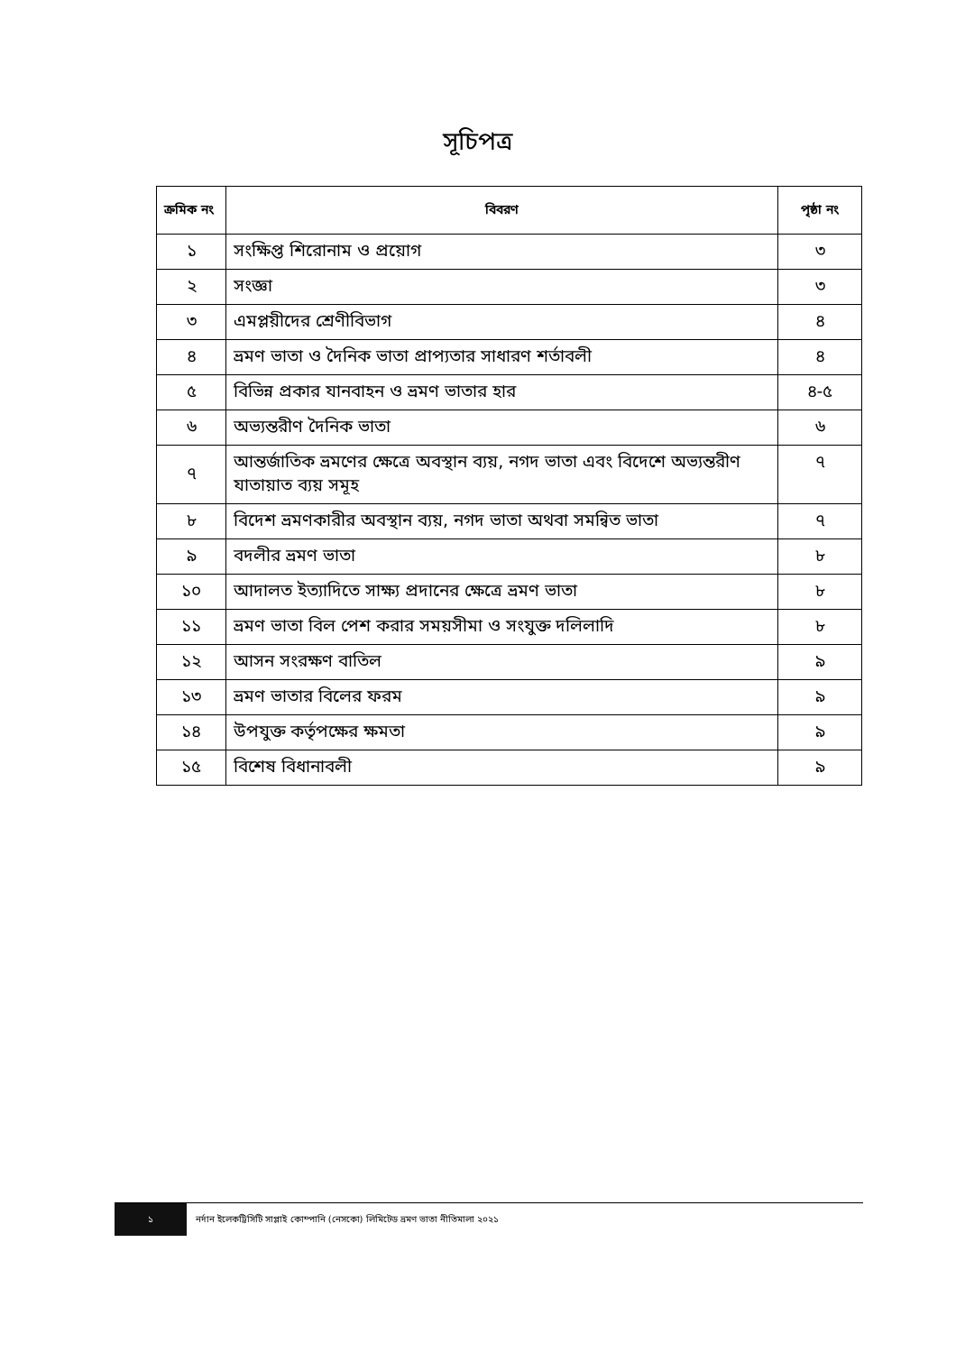সূচিপত্র
| ক্রমিক নং | বিবরণ | পৃষ্ঠা নং |
| --- | --- | --- |
| ১ | সংক্ষিপ্ত শিরোনাম ও প্রয়োগ | ৩ |
| ২ | সংজ্ঞা | ৩ |
| ৩ | এমপ্লয়ীদের শ্রেণীবিভাগ | ৪ |
| ৪ | ভ্রমণ ভাতা ও দৈনিক ভাতা প্রাপ্যতার সাধারণ শর্তাবলী | ৪ |
| ৫ | বিভিন্ন প্রকার যানবাহন ও ভ্রমণ ভাতার হার | ৪-৫ |
| ৬ | অভ্যন্তরীণ দৈনিক ভাতা | ৬ |
| ৭ | আন্তর্জাতিক ভ্রমণের ক্ষেত্রে অবস্থান ব্যয়, নগদ ভাতা এবং বিদেশে অভ্যন্তরীণ যাতায়াত ব্যয় সমূহ | ৭ |
| ৮ | বিদেশ ভ্রমণকারীর অবস্থান ব্যয়, নগদ ভাতা অথবা সমন্বিত ভাতা | ৭ |
| ৯ | বদলীর ভ্রমণ ভাতা | ৮ |
| ১০ | আদালত ইত্যাদিতে সাক্ষ্য প্রদানের ক্ষেত্রে ভ্রমণ ভাতা | ৮ |
| ১১ | ভ্রমণ ভাতা বিল পেশ করার সময়সীমা ও সংযুক্ত দলিলাদি | ৮ |
| ১২ | আসন সংরক্ষণ বাতিল | ৯ |
| ১৩ | ভ্রমণ ভাতার বিলের ফরম | ৯ |
| ১৪ | উপযুক্ত কর্তৃপক্ষের ক্ষমতা | ৯ |
| ১৫ | বিশেষ বিধানাবলী | ৯ |
১
নর্দান ইলেকট্রিসিটি সাপ্লাই কোম্পানি (নেসকো) লিমিটেড ভ্রমণ ভাতা নীতিমালা ২০২১